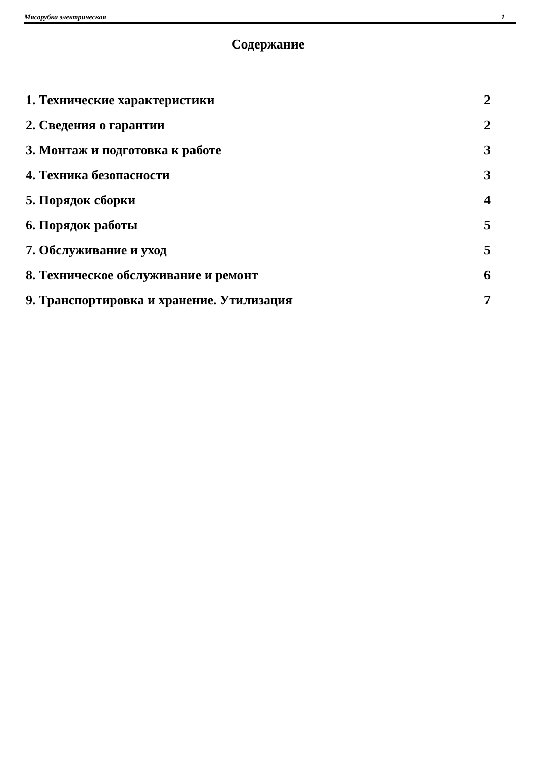Мясорубка электрическая 1
Содержание
1. Технические характеристики 2
2. Сведения о гарантии 2
3. Монтаж и подготовка к работе 3
4. Техника безопасности 3
5. Порядок сборки 4
6. Порядок работы 5
7. Обслуживание и уход 5
8. Техническое обслуживание и ремонт 6
9. Транспортировка и хранение. Утилизация 7